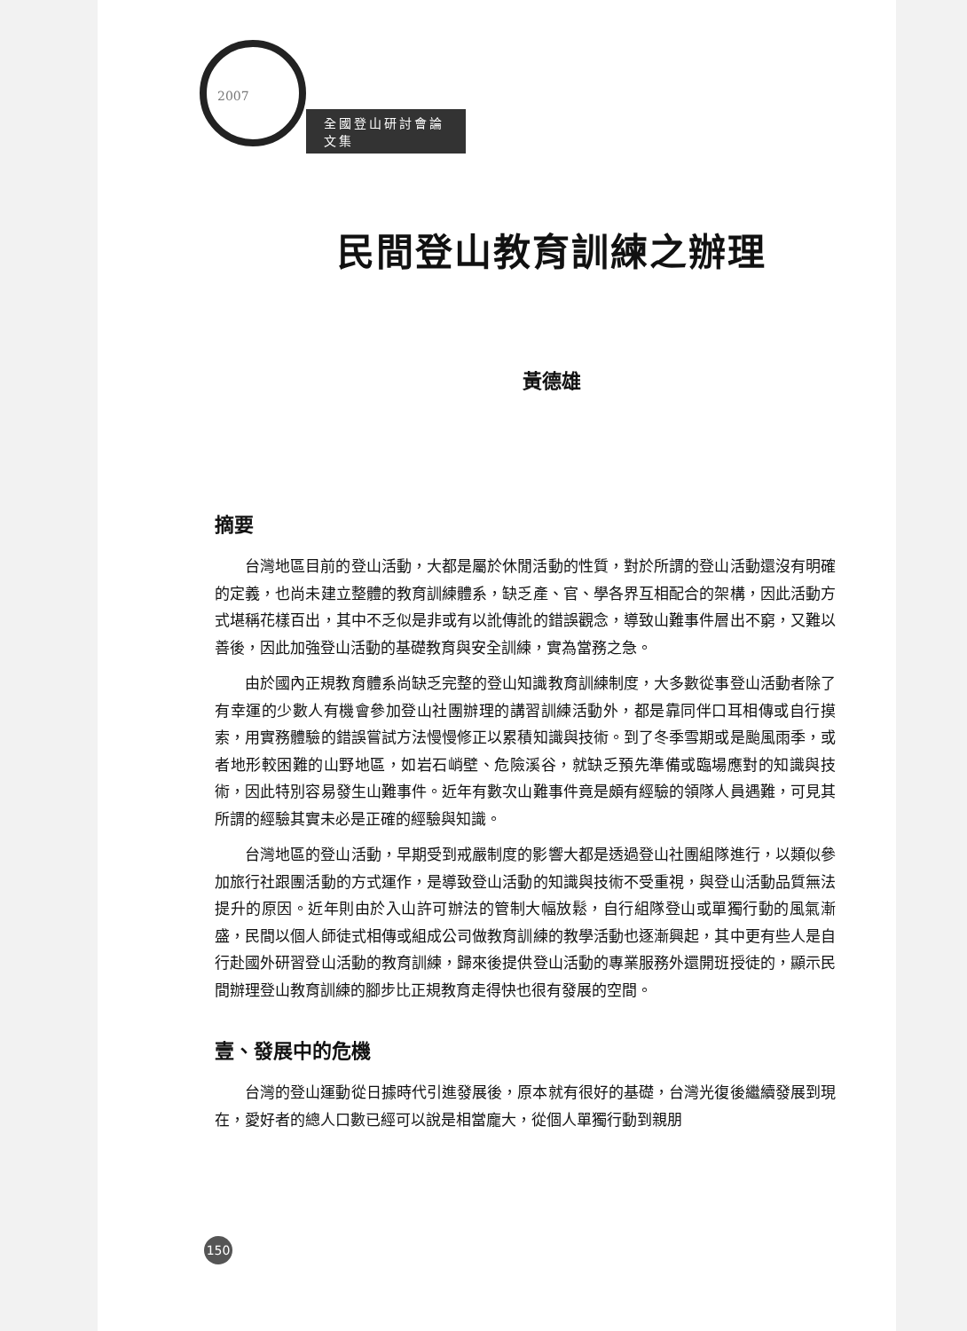2007
全國登山研討會論文集
民間登山教育訓練之辦理
黃德雄
摘要
台灣地區目前的登山活動，大都是屬於休閒活動的性質，對於所謂的登山活動還沒有明確的定義，也尚未建立整體的教育訓練體系，缺乏產、官、學各界互相配合的架構，因此活動方式堪稱花樣百出，其中不乏似是非或有以訛傳訛的錯誤觀念，導致山難事件層出不窮，又難以善後，因此加強登山活動的基礎教育與安全訓練，實為當務之急。
由於國內正規教育體系尚缺乏完整的登山知識教育訓練制度，大多數從事登山活動者除了有幸運的少數人有機會參加登山社團辦理的講習訓練活動外，都是靠同伴口耳相傳或自行摸索，用實務體驗的錯誤嘗試方法慢慢修正以累積知識與技術。到了冬季雪期或是颱風雨季，或者地形較困難的山野地區，如岩石峭壁、危險溪谷，就缺乏預先準備或臨場應對的知識與技術，因此特別容易發生山難事件。近年有數次山難事件竟是頗有經驗的領隊人員遇難，可見其所謂的經驗其實未必是正確的經驗與知識。
台灣地區的登山活動，早期受到戒嚴制度的影響大都是透過登山社團組隊進行，以類似參加旅行社跟團活動的方式運作，是導致登山活動的知識與技術不受重視，與登山活動品質無法提升的原因。近年則由於入山許可辦法的管制大幅放鬆，自行組隊登山或單獨行動的風氣漸盛，民間以個人師徒式相傳或組成公司做教育訓練的教學活動也逐漸興起，其中更有些人是自行赴國外研習登山活動的教育訓練，歸來後提供登山活動的專業服務外還開班授徒的，顯示民間辦理登山教育訓練的腳步比正規教育走得快也很有發展的空間。
壹、發展中的危機
台灣的登山運動從日據時代引進發展後，原本就有很好的基礎，台灣光復後繼續發展到現在，愛好者的總人口數已經可以說是相當龐大，從個人單獨行動到親朋
150